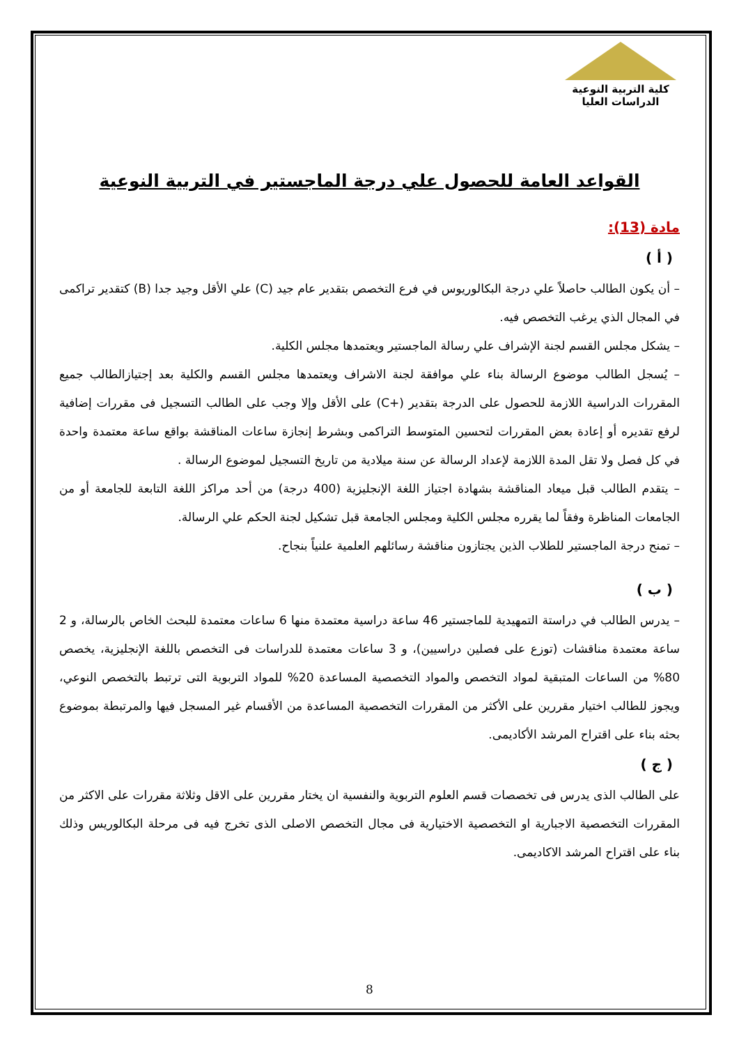كلية التربية النوعية
الدراسات العليا
القواعد العامة للحصول علي درجة الماجستير في التربية النوعية
مادة (13):
( أ )
– أن يكون الطالب حاصلاً علي درجة البكالوريوس في فرع التخصص بتقدير عام جيد (C) علي الأقل وجيد جدا (B) كتقدير تراكمى في المجال الذي يرغب التخصص فيه.
– يشكل مجلس القسم لجنة الإشراف علي رسالة الماجستير ويعتمدها مجلس الكلية.
– يُسجل الطالب موضوع الرسالة بناء علي موافقة لجنة الاشراف ويعتمدها مجلس القسم والكلية بعد إجتيازالطالب جميع المقررات الدراسية اللازمة للحصول على الدرجة بتقدير (+C) على الأقل وإلا وجب على الطالب التسجيل فى مقررات إضافية لرفع تقديره أو إعادة بعض المقررات لتحسين المتوسط التراكمى وبشرط إنجازة ساعات المناقشة بواقع ساعة معتمدة واحدة في كل فصل ولا تقل المدة اللازمة لإعداد الرسالة عن سنة ميلادية من تاريخ التسجيل لموضوع الرسالة .
– يتقدم الطالب قبل ميعاد المناقشة بشهادة اجتياز اللغة الإنجليزية (400 درجة) من أحد مراكز اللغة التابعة للجامعة أو من الجامعات المناظرة وفقاً لما يقرره مجلس الكلية ومجلس الجامعة قبل تشكيل لجنة الحكم علي الرسالة.
– تمنح درجة الماجستير للطلاب الذين يجتازون مناقشة رسائلهم العلمية علنياً بنجاح.
( ب )
– يدرس الطالب في دراستة التمهيدية للماجستير 46 ساعة دراسية معتمدة منها 6 ساعات معتمدة للبحث الخاص بالرسالة، و 2 ساعة معتمدة مناقشات (توزع على فصلين دراسيين)، و 3 ساعات معتمدة للدراسات فى التخصص باللغة الإنجليزية، يخصص 80% من الساعات المتبقية لمواد التخصص والمواد التخصصية المساعدة 20% للمواد التربوية التى ترتبط بالتخصص النوعي، ويجوز للطالب اختيار مقررين على الأكثر من المقررات التخصصية المساعدة من الأقسام غير المسجل فيها والمرتبطة بموضوع بحثه بناء على اقتراح المرشد الأكاديمى.
( ج )
على الطالب الذى يدرس فى تخصصات قسم العلوم التربوية والنفسية ان يختار مقررين على الاقل وثلاثة مقررات على الاكثر من المقررات التخصصية الاجبارية او التخصصية الاختيارية فى مجال التخصص الاصلى الذى تخرج فيه فى مرحلة البكالوريس وذلك بناء على اقتراح المرشد الاكاديمى.
8